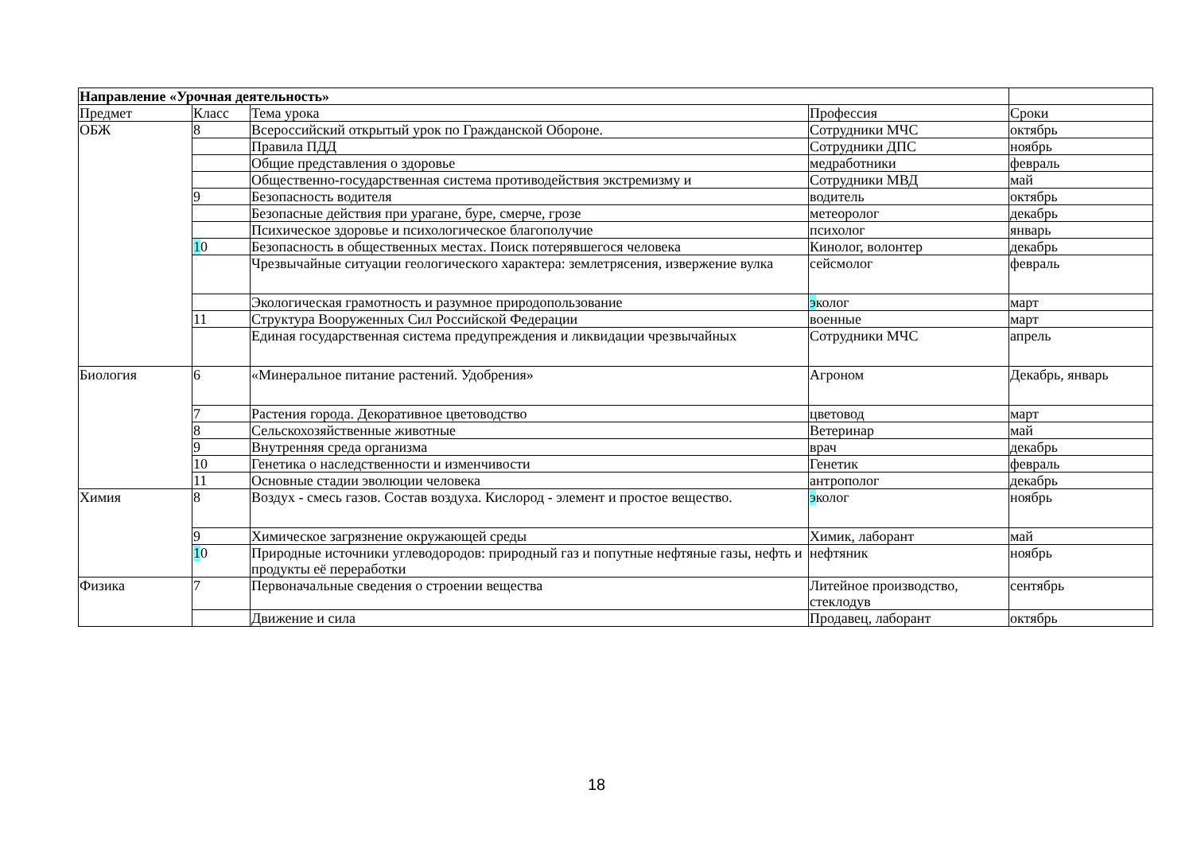| Направление «Урочная деятельность» | | | | |
| Предмет | Класс | Тема урока | Профессия | Сроки |
| ОБЖ | 8 | Всероссийский открытый урок по Гражданской Обороне. | Сотрудники МЧС | октябрь |
| | | Правила ПДД | Сотрудники ДПС | ноябрь |
| | | Общие представления о здоровье | медработники | февраль |
| | | Общественно-государственная система противодействия экстремизму и | Сотрудники МВД | май |
| | 9 | Безопасность водителя | водитель | октябрь |
| | | Безопасные действия при урагане, буре, смерче, грозе | метеоролог | декабрь |
| | | Психическое здоровье и психологическое благополучие | психолог | январь |
| | 1 0 | Безопасность в общественных местах. Поиск потерявшегося человека | Кинолог, волонтер | декабрь |
| | | Чрезвычайные ситуации геологического характера: землетрясения, извержение вулка | сейсмолог | февраль |
| | | Экологическая грамотность и разумное природопользование | э колог | март |
| | 11 | Структура Вооруженных Сил Российской Федерации | военные | март |
| | | Единая государственная система предупреждения и ликвидации чрезвычайных | Сотрудники МЧС | апрель |
| Биология | 6 | «Минеральное питание растений. Удобрения» | Агроном | Декабрь, январь |
| | 7 | Растения города. Декоративное цветоводство | цветовод | март |
| | 8 | Сельскохозяйственные животные | Ветеринар | май |
| | 9 | Внутренняя среда организма | врач | декабрь |
| | 10 | Генетика о наследственности и изменчивости | Генетик | февраль |
| | 11 | Основные стадии эволюции человека | антрополог | декабрь |
| Химия | 8 | Воздух - смесь газов. Состав воздуха. Кислород - элемент и простое вещество. | э колог | ноябрь |
| | 9 | Химическое загрязнение окружающей среды | Химик, лаборант | май |
| | 1 0 | Природные источники углеводородов: природный газ и попутные нефтяные газы, нефть и продукты её переработки | нефтяник | ноябрь |
| Физика | 7 | Первоначальные сведения о строении вещества | Литейное производство, стеклодув | сентябрь |
| | | Движение и сила | Продавец, лаборант | октябрь |
18